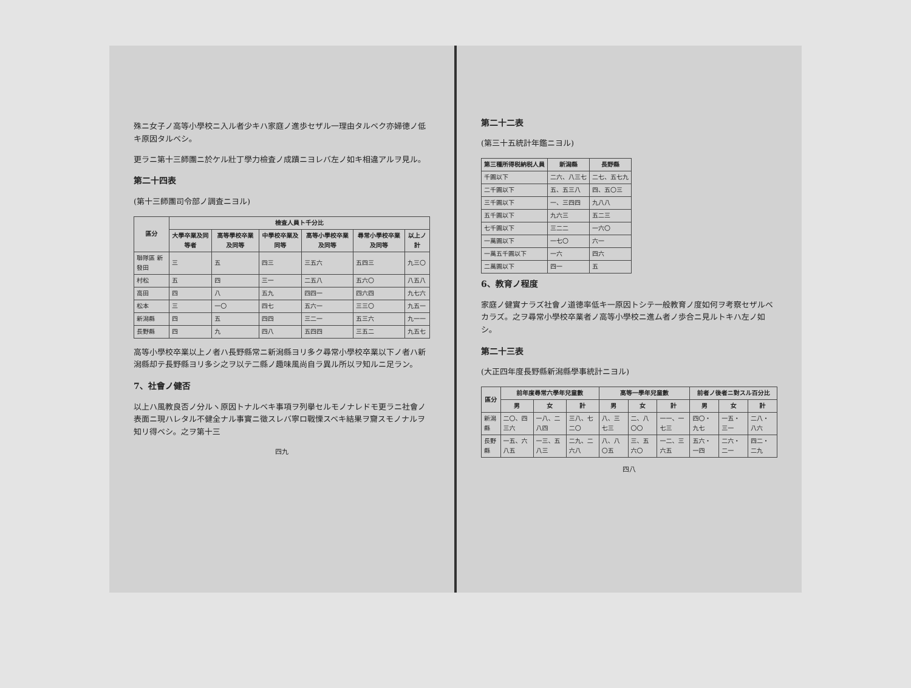第二十二表
(第三十五統計年鑑ニヨル)
| 第三種所得税納税人員 | 新潟縣 | 長野縣 |
| --- | --- | --- |
| 千圓以下 | 二六、八三七 | 二七、五七九 |
| 二千圓以下 | 五、五三八 | 四、五〇三 |
| 三千圓以下 | 一、三四四 | 九八八 |
| 五千圓以下 | 九六三 | 五二三 |
| 七千圓以下 | 三二二 | 一六〇 |
| 一萬圓以下 | 一七〇 | 六一 |
| 一萬五千圓以下 | 一六 | 四六 |
| 二萬圓以下 | 四一 | 五 |
6、教育ノ程度
家庭ノ健實ナラズ社會ノ道徳率低キ一原因トシテ一般教育ノ度如何ヲ考察セザルベカラズ。之ヲ尋常小學校卒業者ノ高等小學校ニ進ム者ノ歩合ニ見ルトキハ左ノ如シ。
第二十三表
(大正四年度長野縣新潟縣學事統計ニヨル)
| 區分 | 前年度尋常六學年兒童數 | | | 高等一學年兒童數 | | | 前者ノ後者ニ對スル百分比 | | |
| --- | --- | --- | --- | --- | --- | --- | --- | --- | --- |
| | 男 | 女 | 計 | 男 | 女 | 計 | 男 | 女 | 計 |
| 新潟縣 | 二〇、四三六 | 一八、二八四 | 三八、七二〇 | 八、三七三 | 二、八〇〇 | 一一、一七三 | 四〇・九七 | 一五・三一 | 二八・八六 |
| 長野縣 | 一五、六八五 | 一三、五八三 | 二九、二六八 | 八、八〇五 | 三、五六〇 | 一二、三六五 | 五六・一四 | 二六・二一 | 四二・二九 |
四八
殊ニ女子ノ高等小學校ニ入ル者少キハ家庭ノ進歩セザル一理由タルベク亦婦徳ノ低キ原因タルベシ。
更ラニ第十三師團ニ於ケル壯丁學力檢査ノ成蹟ニヨレバ左ノ如キ相違アルヲ見ル。
第二十四表
(第十三師團司令部ノ調査ニヨル)
| 區分 | 檢査人員ト千分比 | | | | | |
| --- | --- | --- | --- | --- | --- | --- |
| | 大學卒業及同等者 | 高等學校卒業及同等 | 中學校卒業及同等 | 高等小學校卒業及同等 | 尋常小學校卒業及同等 | 以上ノ計 |
| 聯隊區 新發田 | 三 | 五 | 四三 | 三五六 | 五四三 | 九三〇 |
| 村松 | 五 | 四 | 三一 | 二五八 | 五六〇 | 八五八 |
| 高田 | 四 | 八 | 五九 | 四四一 | 四六四 | 九七六 |
| 松本 | 三 | 一〇 | 四七 | 五六一 | 三三〇 | 九五一 |
| 新潟縣 | 四 | 五 | 四四 | 三二一 | 五三六 | 九一一 |
| 長野縣 | 四 | 九 | 四八 | 五四四 | 三五二 | 九五七 |
高等小學校卒業以上ノ者ハ長野縣常ニ新潟縣ヨリ多ク尋常小學校卒業以下ノ者ハ新潟縣却テ長野縣ヨリ多シ之ヲ以テ二縣ノ趣味風尚自ラ異ル所以ヲ知ルニ足ラン。
7、社會ノ健否
以上ハ風教良否ノ分ルヽ原因トナルベキ事項ヲ列擧セルモノナレドモ更ラニ社會ノ表面ニ現ハレタル不健全ナル事實ニ徵スレバ寧ロ戰慄スベキ結果ヲ齎スモノナルヲ知リ得ベシ。之ヲ第十三
四九